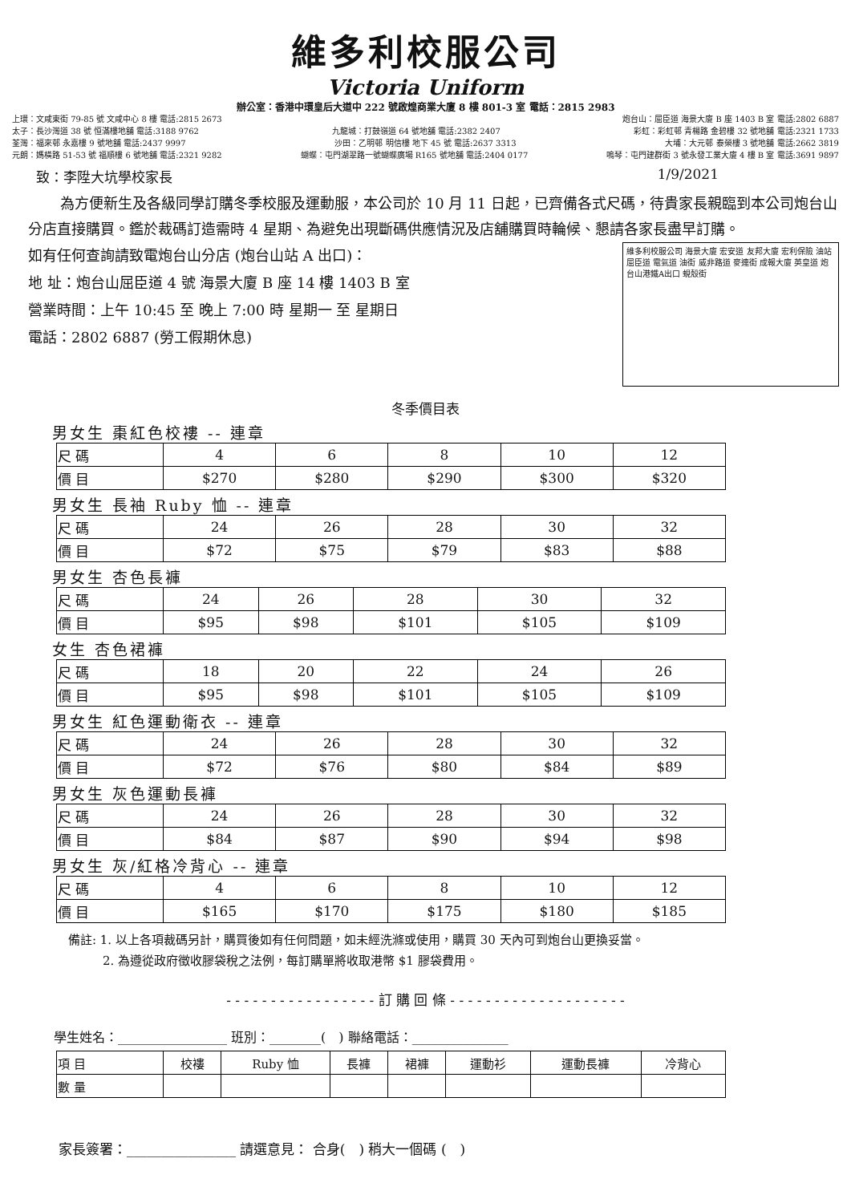維多利校服公司
Victoria Uniform
辦公室：香港中環皇后大道中 222 號啟煌商業大廈 8 樓 801-3 室 電話：2815 2983
上環：文咸東街 79-85 號 文咸中心 8 樓 電話:2815 2673 炮台山：屈臣道 海景大廈 B 座 1403 B 室 電話:2802 6887
太子：長沙灣道 38 號 恒滿樓地舖 電話:3188 9762 九龍城：打鼓嶺道 64 號地舖 電話:2382 2407 彩虹：彩虹邨 青楊路 金碧樓 32 號地舖 電話:2321 1733
荃灣：福來邨 永嘉樓 9 號地舖 電話:2437 9997 沙田：乙明邨 明信樓 地下 45 號 電話:2637 3313 大埔：大元邨 泰榮樓 3 號地舖 電話:2662 3819
元朗：媽橫路 51-53 號 福順樓 6 號地舖 電話:2321 9282 蝴蝶：屯門湖翠路一號蝴蝶廣場 R165 號地舖 電話:2404 0177 嗚琴：屯門建群街 3 號永發工業大廈 4 樓 B 室 電話:3691 9897
致：李陞大坑學校家長 1/9/2021
為方便新生及各級同學訂購冬季校服及運動服，本公司於 10 月 11 日起，已齊備各式尺碼，待貴家長親臨到本公司炮台山分店直接購買。鑑於裁碼訂造需時 4 星期、為避免出現斷碼供應情況及店舖購買時輪候、懇請各家長盡早訂購。
如有任何查詢請致電炮台山分店 (炮台山站 A 出口)：
地 址：炮台山屈臣道 4 號 海景大廈 B 座 14 樓 1403 B 室
營業時間：上午 10:45 至 晚上 7:00 時 星期一 至 星期日
電話：2802 6887 (勞工假期休息)
維多利校服公司 海景大廈 宏安道 友邦大廈 宏利保險 油站 屈臣道 電氣道 油街 威非路道 麥連街 成報大廈 英皇道 炮台山港鐵A出口 蜆殼街
冬季價目表
男女生 棗紅色校褸 -- 連章
| 尺 碼 | 4 | 6 | 8 | 10 | 12 |
| 價 目 | $270 | $280 | $290 | $300 | $320 |
男女生 長袖 Ruby 恤 -- 連章
| 尺 碼 | 24 | 26 | 28 | 30 | 32 |
| 價 目 | $72 | $75 | $79 | $83 | $88 |
男女生 杏色長褲
| 尺 碼 | 24 | 26 | 28 | 30 | 32 |
| 價 目 | $95 | $98 | $101 | $105 | $109 |
女生 杏色裙褲
| 尺 碼 | 18 | 20 | 22 | 24 | 26 |
| 價 目 | $95 | $98 | $101 | $105 | $109 |
男女生 紅色運動衛衣 -- 連章
| 尺 碼 | 24 | 26 | 28 | 30 | 32 |
| 價 目 | $72 | $76 | $80 | $84 | $89 |
男女生 灰色運動長褲
| 尺 碼 | 24 | 26 | 28 | 30 | 32 |
| 價 目 | $84 | $87 | $90 | $94 | $98 |
男女生 灰/紅格冷背心 -- 連章
| 尺 碼 | 4 | 6 | 8 | 10 | 12 |
| 價 目 | $165 | $170 | $175 | $180 | $185 |
備註: 1. 以上各項裁碼另計，購買後如有任何問題，如未經洗滌或使用，購買 30 天內可到炮台山更換妥當。
2. 為遵從政府徵收膠袋稅之法例，每訂購單將收取港幣 $1 膠袋費用。
- - - - - - - - - - - - - - - - - 訂 購 回 條 - - - - - - - - - - - - - - - - - - - -
學生姓名：_________________ 班別：________(　) 聯絡電話：_______________
| 項 目 | 校褸 | Ruby 恤 | 長褲 | 裙褲 | 運動衫 | 運動長褲 | 冷背心 |
| 數 量 | | | | | | | |
家長簽署：________________ 請選意見： 合身(　) 稍大一個碼 (　)